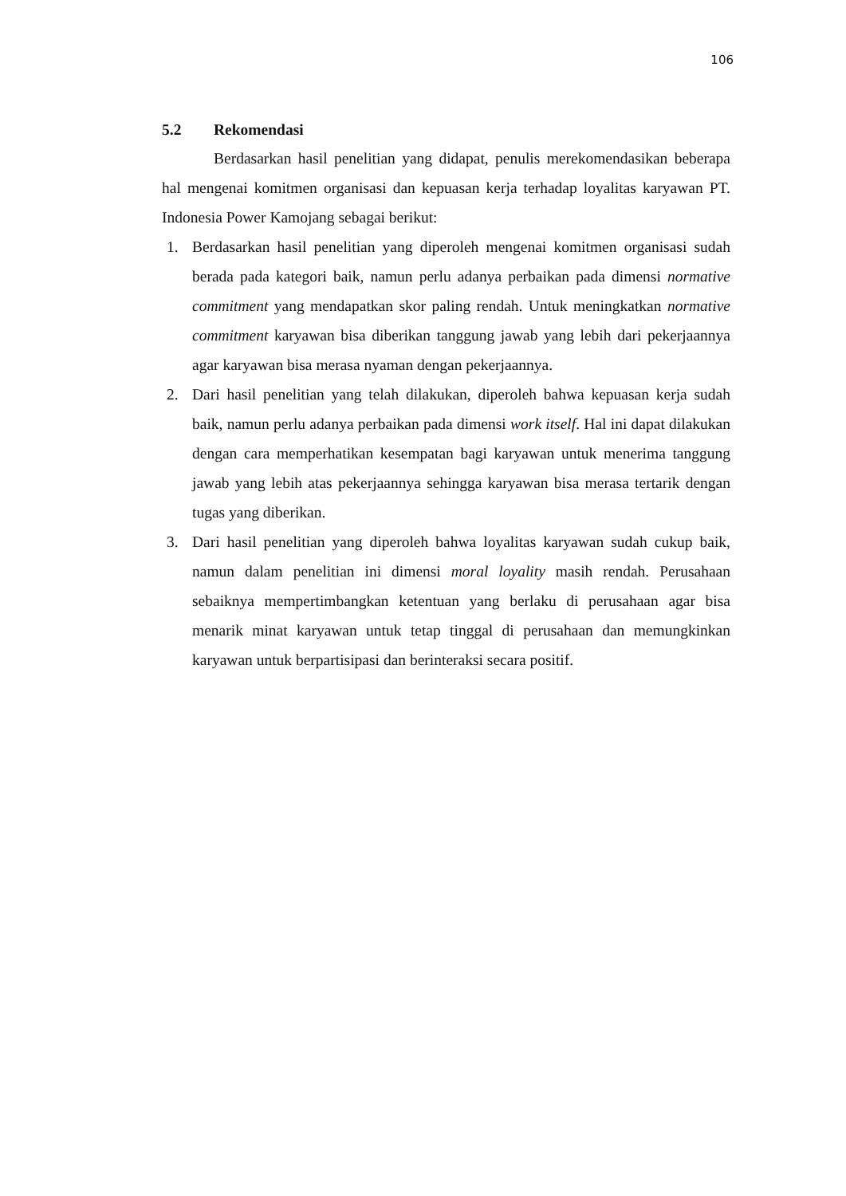106
5.2 Rekomendasi
Berdasarkan hasil penelitian yang didapat, penulis merekomendasikan beberapa hal mengenai komitmen organisasi dan kepuasan kerja terhadap loyalitas karyawan PT. Indonesia Power Kamojang sebagai berikut:
1. Berdasarkan hasil penelitian yang diperoleh mengenai komitmen organisasi sudah berada pada kategori baik, namun perlu adanya perbaikan pada dimensi normative commitment yang mendapatkan skor paling rendah. Untuk meningkatkan normative commitment karyawan bisa diberikan tanggung jawab yang lebih dari pekerjaannya agar karyawan bisa merasa nyaman dengan pekerjaannya.
2. Dari hasil penelitian yang telah dilakukan, diperoleh bahwa kepuasan kerja sudah baik, namun perlu adanya perbaikan pada dimensi work itself. Hal ini dapat dilakukan dengan cara memperhatikan kesempatan bagi karyawan untuk menerima tanggung jawab yang lebih atas pekerjaannya sehingga karyawan bisa merasa tertarik dengan tugas yang diberikan.
3. Dari hasil penelitian yang diperoleh bahwa loyalitas karyawan sudah cukup baik, namun dalam penelitian ini dimensi moral loyality masih rendah. Perusahaan sebaiknya mempertimbangkan ketentuan yang berlaku di perusahaan agar bisa menarik minat karyawan untuk tetap tinggal di perusahaan dan memungkinkan karyawan untuk berpartisipasi dan berinteraksi secara positif.